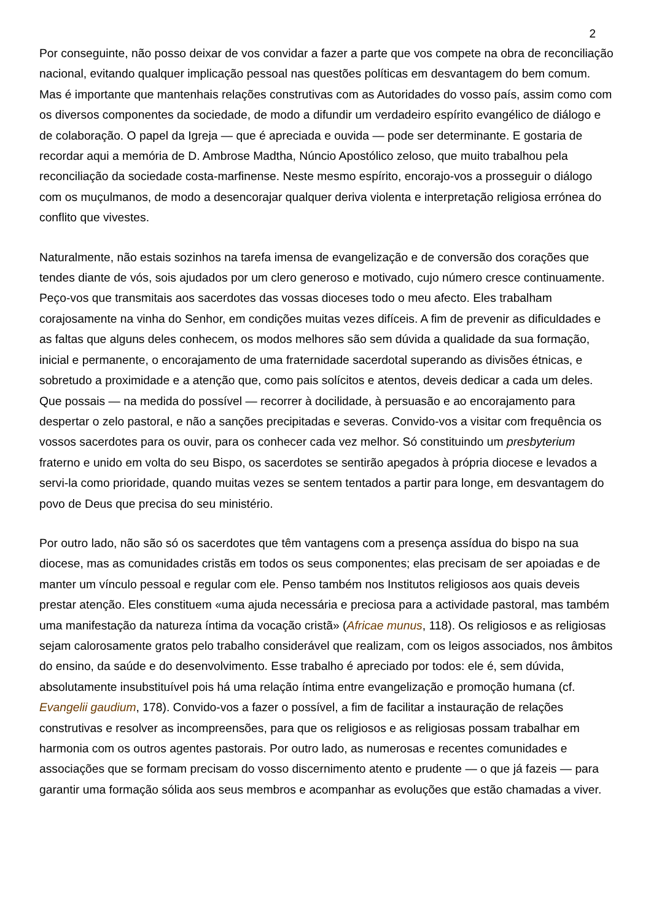2
Por conseguinte, não posso deixar de vos convidar a fazer a parte que vos compete na obra de reconciliação nacional, evitando qualquer implicação pessoal nas questões políticas em desvantagem do bem comum. Mas é importante que mantenhais relações construtivas com as Autoridades do vosso país, assim como com os diversos componentes da sociedade, de modo a difundir um verdadeiro espírito evangélico de diálogo e de colaboração. O papel da Igreja — que é apreciada e ouvida — pode ser determinante. E gostaria de recordar aqui a memória de D. Ambrose Madtha, Núncio Apostólico zeloso, que muito trabalhou pela reconciliação da sociedade costa-marfinense. Neste mesmo espírito, encorajo-vos a prosseguir o diálogo com os muçulmanos, de modo a desencorajar qualquer deriva violenta e interpretação religiosa errónea do conflito que vivestes.
Naturalmente, não estais sozinhos na tarefa imensa de evangelização e de conversão dos corações que tendes diante de vós, sois ajudados por um clero generoso e motivado, cujo número cresce continuamente. Peço-vos que transmitais aos sacerdotes das vossas dioceses todo o meu afecto. Eles trabalham corajosamente na vinha do Senhor, em condições muitas vezes difíceis. A fim de prevenir as dificuldades e as faltas que alguns deles conhecem, os modos melhores são sem dúvida a qualidade da sua formação, inicial e permanente, o encorajamento de uma fraternidade sacerdotal superando as divisões étnicas, e sobretudo a proximidade e a atenção que, como pais solícitos e atentos, deveis dedicar a cada um deles. Que possais — na medida do possível — recorrer à docilidade, à persuasão e ao encorajamento para despertar o zelo pastoral, e não a sanções precipitadas e severas. Convido-vos a visitar com frequência os vossos sacerdotes para os ouvir, para os conhecer cada vez melhor. Só constituindo um presbyterium fraterno e unido em volta do seu Bispo, os sacerdotes se sentirão apegados à própria diocese e levados a servi-la como prioridade, quando muitas vezes se sentem tentados a partir para longe, em desvantagem do povo de Deus que precisa do seu ministério.
Por outro lado, não são só os sacerdotes que têm vantagens com a presença assídua do bispo na sua diocese, mas as comunidades cristãs em todos os seus componentes; elas precisam de ser apoiadas e de manter um vínculo pessoal e regular com ele. Penso também nos Institutos religiosos aos quais deveis prestar atenção. Eles constituem «uma ajuda necessária e preciosa para a actividade pastoral, mas também uma manifestação da natureza íntima da vocação cristã» (Africae munus, 118). Os religiosos e as religiosas sejam calorosamente gratos pelo trabalho considerável que realizam, com os leigos associados, nos âmbitos do ensino, da saúde e do desenvolvimento. Esse trabalho é apreciado por todos: ele é, sem dúvida, absolutamente insubstituível pois há uma relação íntima entre evangelização e promoção humana (cf. Evangelii gaudium, 178). Convido-vos a fazer o possível, a fim de facilitar a instauração de relações construtivas e resolver as incompreensões, para que os religiosos e as religiosas possam trabalhar em harmonia com os outros agentes pastorais. Por outro lado, as numerosas e recentes comunidades e associações que se formam precisam do vosso discernimento atento e prudente — o que já fazeis — para garantir uma formação sólida aos seus membros e acompanhar as evoluções que estão chamadas a viver.